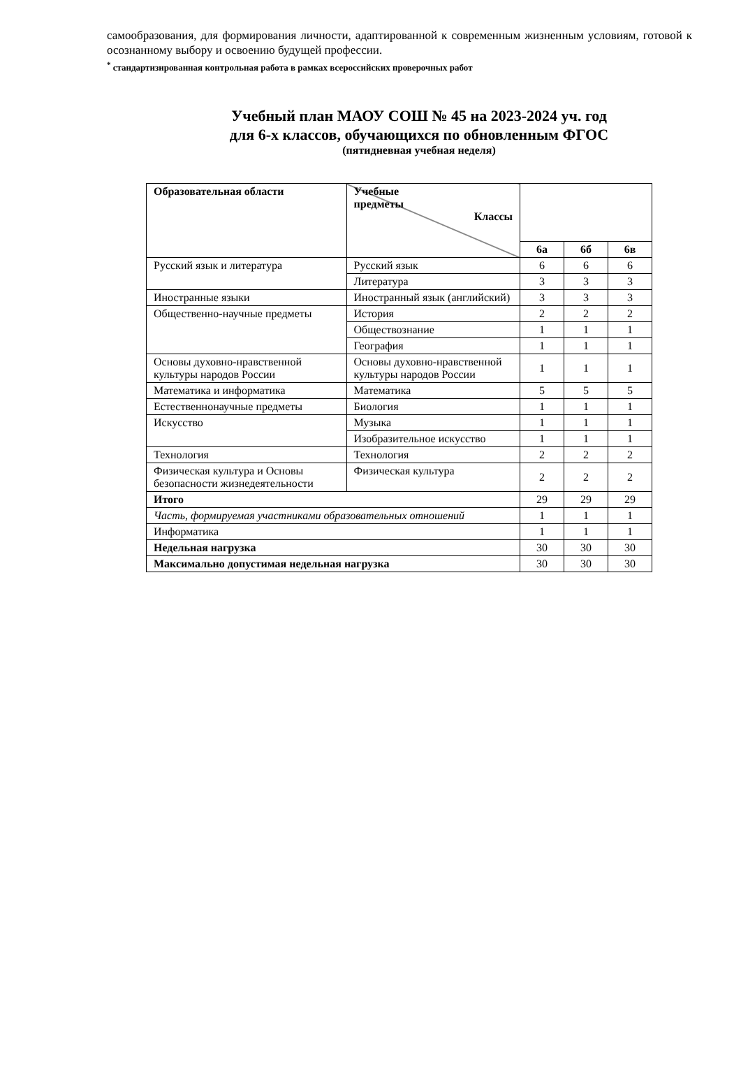самообразования, для формирования личности, адаптированной к современным жизненным условиям, готовой к осознанному выбору и освоению будущей профессии.
<sup>*</sup> стандартизированная контрольная работа в рамках всероссийских проверочных работ
Учебный план МАОУ СОШ № 45 на 2023-2024 уч. год
для 6-х классов, обучающихся по обновленным ФГОС
(пятидневная учебная неделя)
| Образовательная области | Учебные предметы Классы | | | |
| --- | --- | --- | --- | --- |
| | | 6а | 6б | 6в |
| Русский язык и литература | Русский язык | 6 | 6 | 6 |
| | Литература | 3 | 3 | 3 |
| Иностранные языки | Иностранный язык (английский) | 3 | 3 | 3 |
| Общественно-научные предметы | История | 2 | 2 | 2 |
| | Обществознание | 1 | 1 | 1 |
| | География | 1 | 1 | 1 |
| Основы духовно-нравственной культуры народов России | Основы духовно-нравственной культуры народов России | 1 | 1 | 1 |
| Математика и информатика | Математика | 5 | 5 | 5 |
| Естественнонаучные предметы | Биология | 1 | 1 | 1 |
| Искусство | Музыка | 1 | 1 | 1 |
| | Изобразительное искусство | 1 | 1 | 1 |
| Технология | Технология | 2 | 2 | 2 |
| Физическая культура и Основы безопасности жизнедеятельности | Физическая культура | 2 | 2 | 2 |
| Итого | | 29 | 29 | 29 |
| Часть, формируемая участниками образовательных отношений | | 1 | 1 | 1 |
| Информатика | | 1 | 1 | 1 |
| Недельная нагрузка | | 30 | 30 | 30 |
| Максимально допустимая недельная нагрузка | | 30 | 30 | 30 |